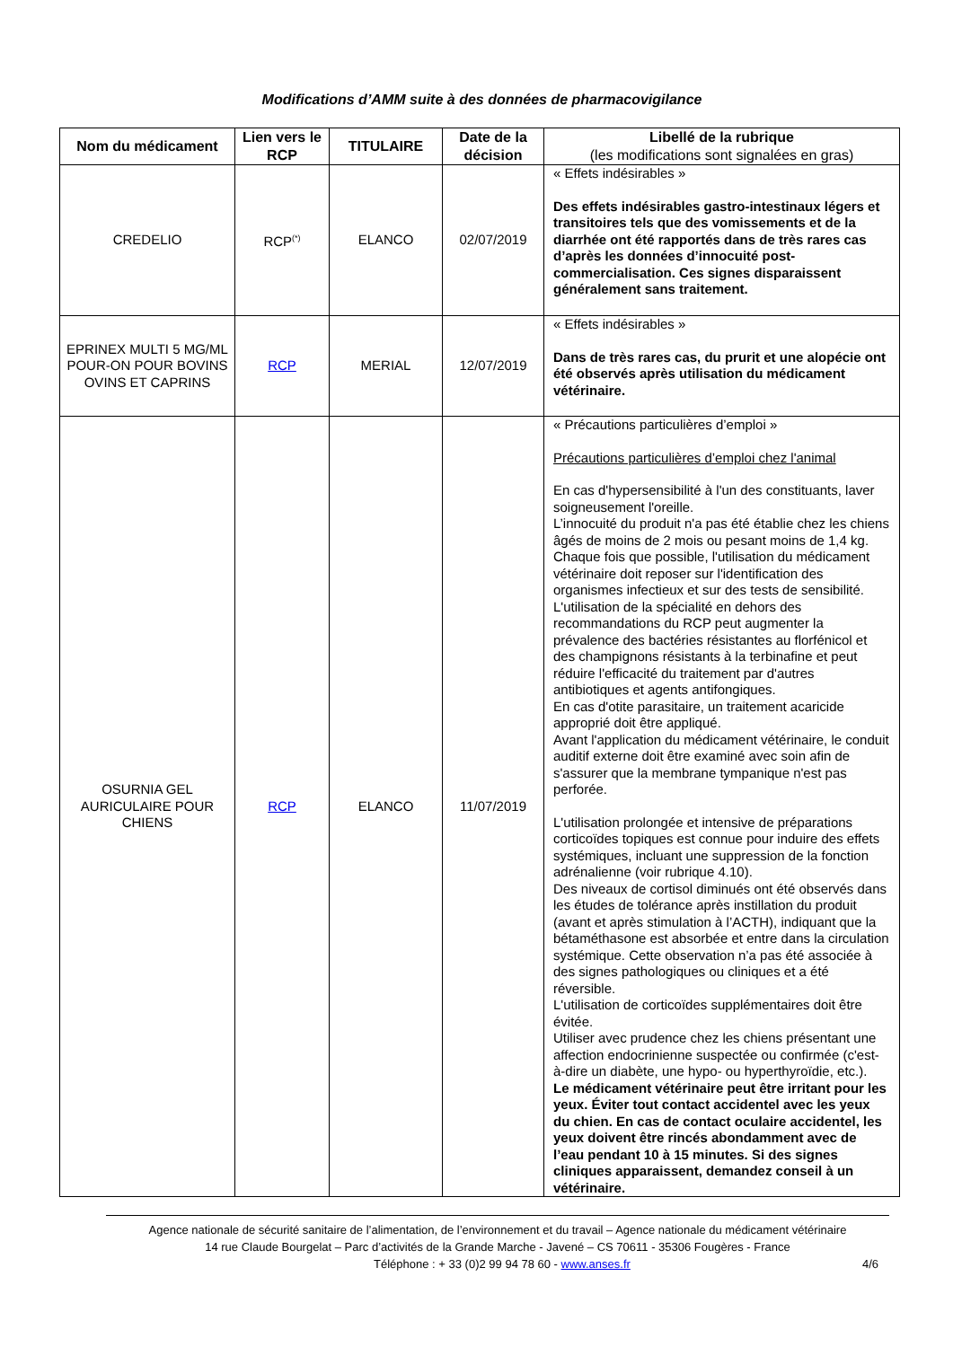Modifications d’AMM suite à des données de pharmacovigilance
| Nom du médicament | Lien vers le RCP | TITULAIRE | Date de la décision | Libellé de la rubrique (les modifications sont signalées en gras) |
| --- | --- | --- | --- | --- |
| CREDELIO | RCP<sup>(*)</sup> | ELANCO | 02/07/2019 | « Effets indésirables » Des effets indésirables gastro-intestinaux légers et transitoires tels que des vomissements et de la diarrhée ont été rapportés dans de très rares cas d’après les données d’innocuité post-commercialisation. Ces signes disparaissent généralement sans traitement. |
| EPRINEX MULTI 5 MG/ML POUR-ON POUR BOVINS OVINS ET CAPRINS | RCP | MERIAL | 12/07/2019 | « Effets indésirables » Dans de très rares cas, du prurit et une alopécie ont été observés après utilisation du médicament vétérinaire. |
| OSURNIA GEL AURICULAIRE POUR CHIENS | RCP | ELANCO | 11/07/2019 | « Précautions particulières d’emploi » Précautions particulières d’emploi chez l'animal En cas d'hypersensibilité à l'un des constituants, laver soigneusement l'oreille. L’innocuité du produit n'a pas été établie chez les chiens âgés de moins de 2 mois ou pesant moins de 1,4 kg. Chaque fois que possible, l'utilisation du médicament vétérinaire doit reposer sur l'identification des organismes infectieux et sur des tests de sensibilité. L'utilisation de la spécialité en dehors des recommandations du RCP peut augmenter la prévalence des bactéries résistantes au florfénicol et des champignons résistants à la terbinafine et peut réduire l'efficacité du traitement par d'autres antibiotiques et agents antifongiques. En cas d'otite parasitaire, un traitement acaricide approprié doit être appliqué. Avant l'application du médicament vétérinaire, le conduit auditif externe doit être examiné avec soin afin de s'assurer que la membrane tympanique n'est pas perforée. L'utilisation prolongée et intensive de préparations corticoïdes topiques est connue pour induire des effets systémiques, incluant une suppression de la fonction adrénalienne (voir rubrique 4.10). Des niveaux de cortisol diminués ont été observés dans les études de tolérance après instillation du produit (avant et après stimulation à l’ACTH), indiquant que la bétaméthasone est absorbée et entre dans la circulation systémique. Cette observation n’a pas été associée à des signes pathologiques ou cliniques et a été réversible. L'utilisation de corticoïdes supplémentaires doit être évitée. Utiliser avec prudence chez les chiens présentant une affection endocrinienne suspectée ou confirmée (c'est-à-dire un diabète, une hypo- ou hyperthyroïdie, etc.). Le médicament vétérinaire peut être irritant pour les yeux. Éviter tout contact accidentel avec les yeux du chien. En cas de contact oculaire accidentel, les yeux doivent être rincés abondamment avec de l’eau pendant 10 à 15 minutes. Si des signes cliniques apparaissent, demandez conseil à un vétérinaire. |
Agence nationale de sécurité sanitaire de l’alimentation, de l’environnement et du travail – Agence nationale du médicament vétérinaire
14 rue Claude Bourgelat – Parc d’activités de la Grande Marche - Javené – CS 70611 - 35306 Fougères - France
Téléphone : + 33 (0)2 99 94 78 60 - www.anses.fr 4/6